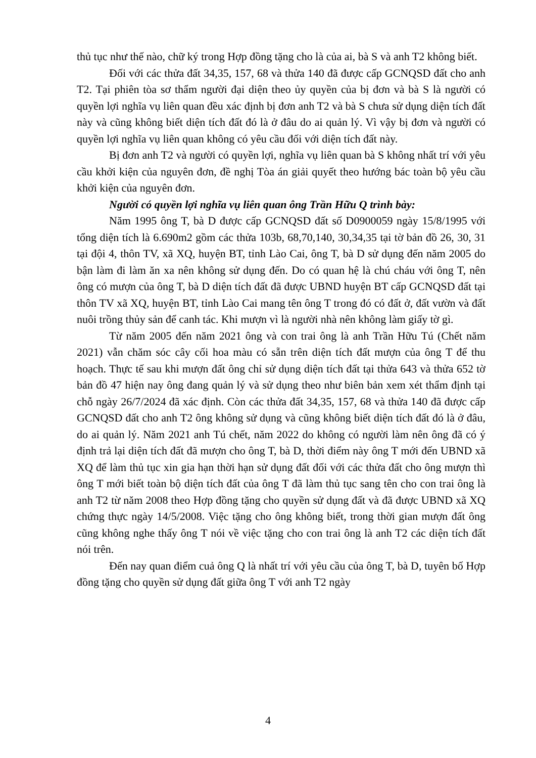thủ tục như thế nào, chữ ký trong Hợp đồng tặng cho là của ai, bà S và anh T2 không biết.
Đối với các thửa đất 34,35, 157, 68 và thửa 140 đã được cấp GCNQSD đất cho anh T2. Tại phiên tòa sơ thẩm người đại diện theo ủy quyền của bị đơn và bà S là người có quyền lợi nghĩa vụ liên quan đều xác định bị đơn anh T2 và bà S chưa sử dụng diện tích đất này và cũng không biết diện tích đất đó là ở đâu do ai quản lý. Vì vậy bị đơn và người có quyền lợi nghĩa vụ liên quan không có yêu cầu đối với diện tích đất này.
Bị đơn anh T2 và người có quyền lợi, nghĩa vụ liên quan bà S không nhất trí với yêu cầu khởi kiện của nguyên đơn, đề nghị Tòa án giải quyết theo hướng bác toàn bộ yêu cầu khởi kiện của nguyên đơn.
Người có quyền lợi nghĩa vụ liên quan ông Trần Hữu Q trình bày:
Năm 1995 ông T, bà D được cấp GCNQSD đất số D0900059 ngày 15/8/1995 với tổng diện tích là 6.690m2 gồm các thửa 103b, 68,70,140, 30,34,35 tại tờ bản đồ 26, 30, 31 tại đội 4, thôn TV, xã XQ, huyện BT, tỉnh Lào Cai, ông T, bà D sử dụng đến năm 2005 do bận làm đi làm ăn xa nên không sử dụng đến. Do có quan hệ là chú cháu với ông T, nên ông có mượn của ông T, bà D diện tích đất đã được UBND huyện BT cấp GCNQSD đất tại thôn TV xã XQ, huyện BT, tỉnh Lào Cai mang tên ông T trong đó có đất ở, đất vườn và đất nuôi trồng thủy sản để canh tác. Khi mượn vì là người nhà nên không làm giấy tờ gì.
Từ năm 2005 đến năm 2021 ông và con trai ông là anh Trần Hữu Tú (Chết năm 2021) vẫn chăm sóc cây cối hoa màu có sẵn trên diện tích đất mượn của ông T để thu hoạch. Thực tế sau khi mượn đất ông chỉ sử dụng diện tích đất tại thửa 643 và thửa 652 tờ bản đồ 47 hiện nay ông đang quản lý và sử dụng theo như biên bản xem xét thẩm định tại chỗ ngày 26/7/2024 đã xác định. Còn các thửa đất 34,35, 157, 68 và thửa 140 đã được cấp GCNQSD đất cho anh T2 ông không sử dụng và cũng không biết diện tích đất đó là ở đâu, do ai quản lý. Năm 2021 anh Tú chết, năm 2022 do không có người làm nên ông đã có ý định trả lại diện tích đất đã mượn cho ông T, bà D, thời điểm này ông T mới đến UBND xã XQ để làm thủ tục xin gia hạn thời hạn sử dụng đất đối với các thửa đất cho ông mượn thì ông T mới biết toàn bộ diện tích đất của ông T đã làm thủ tục sang tên cho con trai ông là anh T2 từ năm 2008 theo Hợp đồng tặng cho quyền sử dụng đất và đã được UBND xã XQ chứng thực ngày 14/5/2008. Việc tặng cho ông không biết, trong thời gian mượn đất ông cũng không nghe thấy ông T nói về việc tặng cho con trai ông là anh T2 các diện tích đất nói trên.
Đến nay quan điểm cuả ông Q là nhất trí với yêu cầu của ông T, bà D, tuyên bố Hợp đồng tặng cho quyền sử dụng đất giữa ông T với anh T2 ngày
4